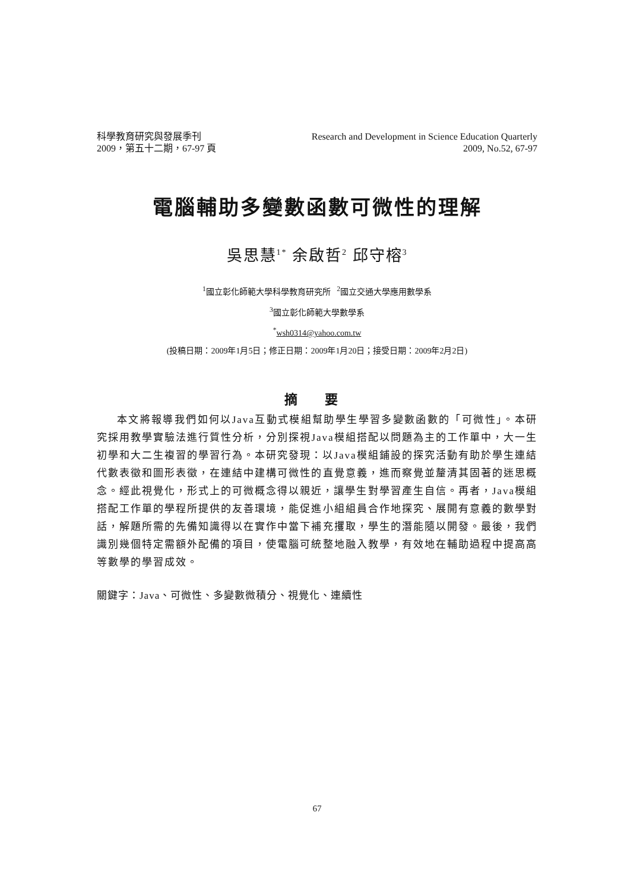科學教育研究與發展季刊
2009，第五十二期，67-97 頁
Research and Development in Science Education Quarterly
2009, No.52, 67-97
電腦輔助多變數函數可微性的理解
吳思慧<sup>1*</sup> 余啟哲<sup>2</sup> 邱守榕<sup>3</sup>
<sup>1</sup> 國立彰化師範大學科學教育研究所 <sup>2</sup>國立交通大學應用數學系
<sup>3</sup> 國立彰化師範大學數學系
<sup>*</sup> wsh0314@yahoo.com.tw
(投稿日期：2009年1月5日；修正日期：2009年1月20日；接受日期：2009年2月2日)
摘 要
本文將報導我們如何以Java互動式模組幫助學生學習多變數函數的「可微性」。本研究採用教學實驗法進行質性分析，分別探視Java模組搭配以問題為主的工作單中，大一生初學和大二生複習的學習行為。本研究發現：以Java模組鋪設的探究活動有助於學生連結代數表徵和圖形表徵，在連結中建構可微性的直覺意義，進而察覺並釐清其固著的迷思概念。經此視覺化，形式上的可微概念得以親近，讓學生對學習產生自信。再者，Java模組搭配工作單的學程所提供的友善環境，能促進小組組員合作地探究、展開有意義的數學對話，解題所需的先備知識得以在實作中當下補充攫取，學生的潛能隨以開發。最後，我們識別幾個特定需額外配備的項目，使電腦可統整地融入教學，有效地在輔助過程中提高高等數學的學習成效。
關鍵字：Java、可微性、多變數微積分、視覺化、連續性
67